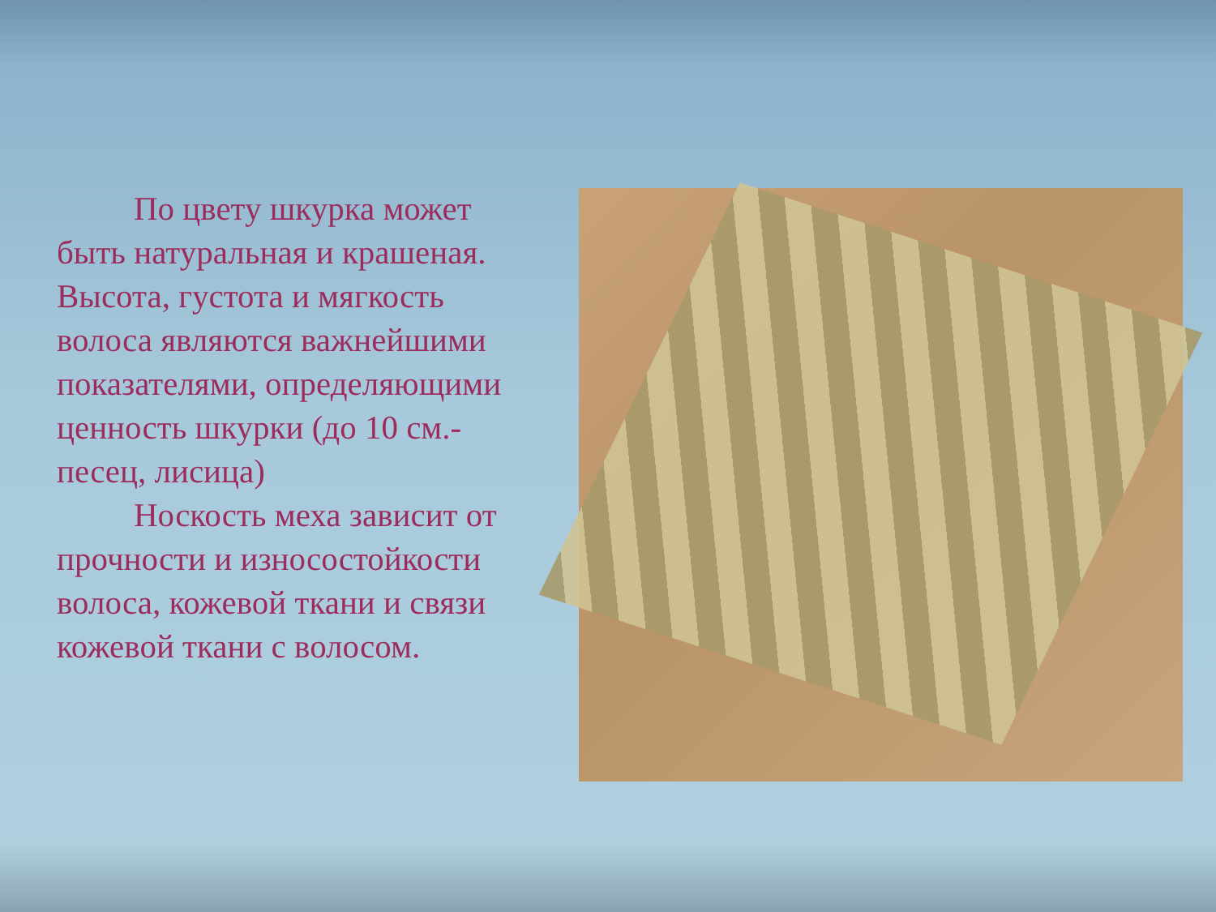По цвету шкурка может быть натуральная и крашеная. Высота, густота и мягкость волоса являются важнейшими показателями, определяющими ценность шкурки (до 10 см.- песец, лисица)
Носкость меха зависит от прочности и износостойкости волоса, кожевой ткани и связи кожевой ткани с волосом.